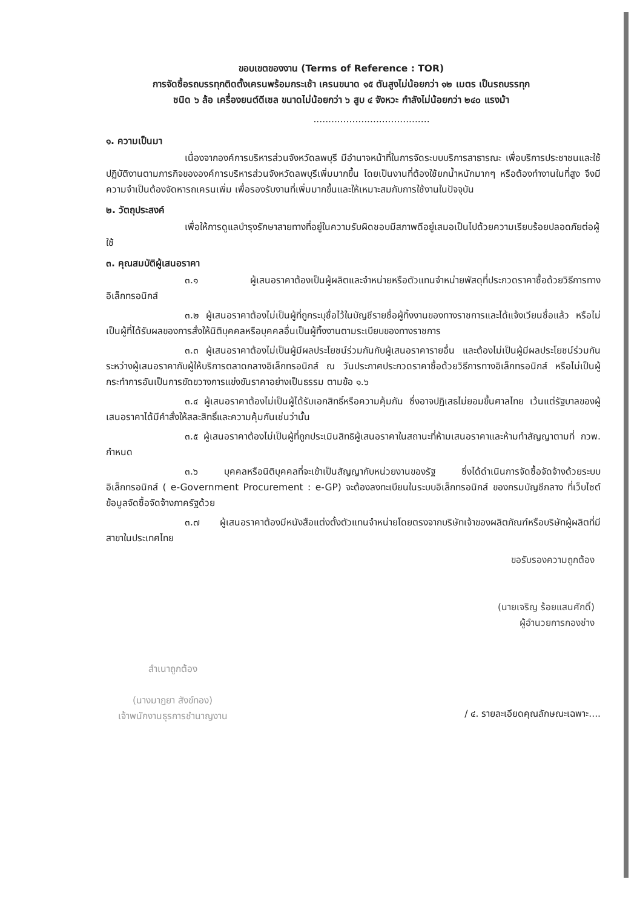ขอบเขตของงาน (Terms of Reference : TOR)
การจัดซื้อรถบรรทุกติดตั้งเครนพร้อมกระเช้า เครนขนาด ๑๕ ตันสูงไม่น้อยกว่า ๑๒ เมตร เป็นรถบรรทุก
ชนิด ๖ ล้อ เครื่องยนต์ดีเซล ขนาดไม่น้อยกว่า ๖ สูบ ๔ จังหวะ กำลังไม่น้อยกว่า ๒๔๐ แรงม้า
.......................................
๑. ความเป็นมา
เนื่องจากองค์การบริหารส่วนจังหวัดลพบุรี มีอำนาจหน้าที่ในการจัดระบบบริการสาธารณะ เพื่อบริการประชาชนและใช้ปฏิบัติงานตามภารกิจขององค์การบริหารส่วนจังหวัดลพบุรีเพิ่มมากขึ้น โดยเป็นงานที่ต้องใช้ยกน้ำหนักมากๆ หรือต้องทำงานในที่สูง จึงมีความจำเป็นต้องจัดหารถเครนเพิ่ม เพื่อรองรับงานที่เพิ่มมากขึ้นและให้เหมาะสมกับการใช้งานในปัจจุบัน
๒. วัตถุประสงค์
เพื่อให้การดูแลบำรุงรักษาสายทางที่อยู่ในความรับผิดชอบมีสภาพดีอยู่เสมอเป็นไปด้วยความเรียบร้อยปลอดภัยต่อผู้ใช้
๓. คุณสมบัติผู้เสนอราคา
๓.๑ ผู้เสนอราคาต้องเป็นผู้ผลิตและจำหน่ายหรือตัวแทนจำหน่ายพัสดุที่ประกวดราคาซื้อด้วยวิธีการทางอิเล็กทรอนิกส์
๓.๒ ผู้เสนอราคาต้องไม่เป็นผู้ที่ถูกระบุชื่อไว้ในบัญชีรายชื่อผู้ทิ้งงานของทางราชการและได้แจ้งเวียนชื่อแล้ว หรือไม่เป็นผู้ที่ได้รับผลของการสั่งให้นิติบุคคลหรือบุคคลอื่นเป็นผู้ทิ้งงานตามระเบียบของทางราชการ
๓.๓ ผู้เสนอราคาต้องไม่เป็นผู้มีผลประโยชน์ร่วมกันกับผู้เสนอราคารายอื่น และต้องไม่เป็นผู้มีผลประโยชน์ร่วมกันระหว่างผู้เสนอราคากับผู้ให้บริการตลาดกลางอิเล็กทรอนิกส์ ณ วันประกาศประกวดราคาซื้อด้วยวิธีการทางอิเล็กทรอนิกส์ หรือไม่เป็นผู้กระทำการอันเป็นการขัดขวางการแข่งขันราคาอย่างเป็นธรรม ตามข้อ ๑.๖
๓.๔ ผู้เสนอราคาต้องไม่เป็นผู้ได้รับเอกสิทธิ์หรือความคุ้มกัน ซึ่งอาจปฏิเสธไม่ยอมขึ้นศาลไทย เว้นแต่รัฐบาลของผู้เสนอราคาได้มีคำสั่งให้สละสิทธิ์และความคุ้มกันเช่นว่านั้น
๓.๕ ผู้เสนอราคาต้องไม่เป็นผู้ที่ถูกประเมินสิทธิผู้เสนอราคาในสถานะที่ห้ามเสนอราคาและห้ามทำสัญญาตามที่ กวพ. กำหนด
๓.๖ บุคคลหรือนิติบุคคลที่จะเข้าเป็นสัญญากับหน่วยงานของรัฐ ซึ่งได้ดำเนินการจัดซื้อจัดจ้างด้วยระบบอิเล็กทรอนิกส์ ( e-Government Procurement : e-GP) จะต้องลงทะเบียนในระบบอิเล็กทรอนิกส์ ของกรมบัญชีกลาง ที่เว็บไซต์ข้อมูลจัดซื้อจัดจ้างภาครัฐด้วย
๓.๗ ผู้เสนอราคาต้องมีหนังสือแต่งตั้งตัวแทนจำหน่ายโดยตรงจากบริษัทเจ้าของผลิตภัณฑ์หรือบริษัทผู้ผลิตที่มีสาขาในประเทศไทย
ขอรับรองความถูกต้อง
(นายเจริญ ร้อยแสนศักดิ์)
ผู้อำนวยการกองช่าง
สำเนาถูกต้อง
(นางมาฎยา สังข์ทอง)
เจ้าพนักงานธุรการชำนาญงาน
/ ๔. รายละเอียดคุณลักษณะเฉพาะ....